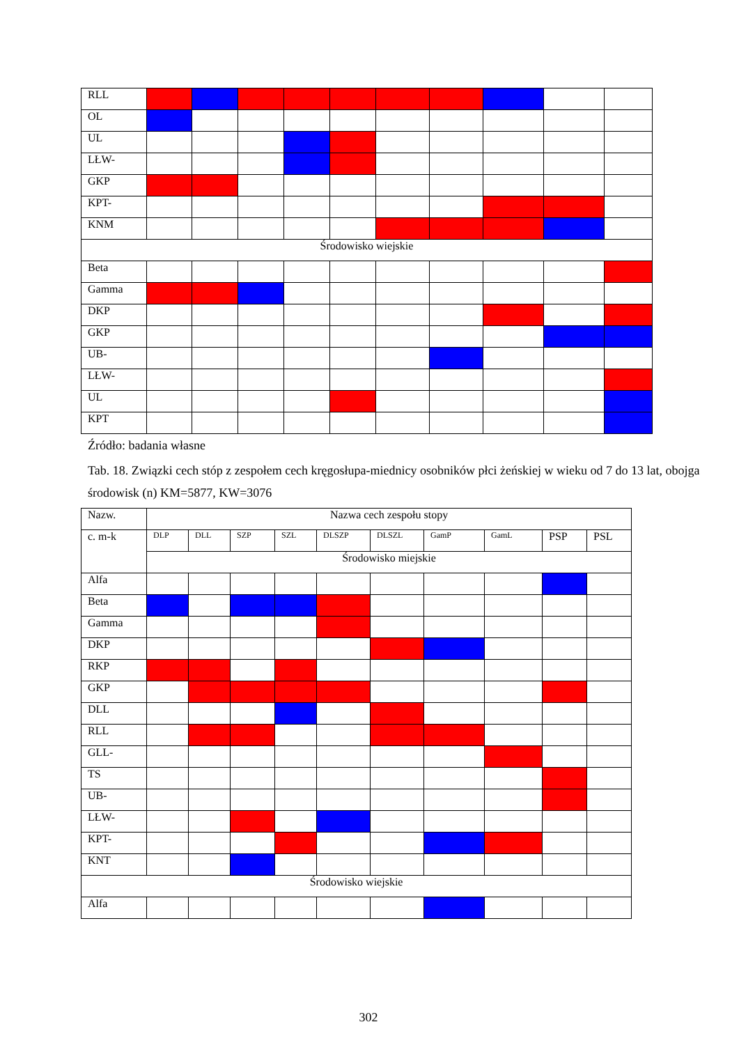| RLL | | | | | | | | | | |
| OL | | | | | | | | | | |
| UL | | | | | | | | | | |
| LŁW- | | | | | | | | | | |
| GKP | | | | | | | | | | |
| KPT- | | | | | | | | | | |
| KNM | | | | | | | | | | |
| Środowisko wiejskie | | | | | | | | | | |
| Beta | | | | | | | | | | |
| Gamma | | | | | | | | | | |
| DKP | | | | | | | | | | |
| GKP | | | | | | | | | | |
| UB- | | | | | | | | | | |
| LŁW- | | | | | | | | | | |
| UL | | | | | | | | | | |
| KPT | | | | | | | | | | |
Źródło: badania własne
Tab. 18. Związki cech stóp z zespołem cech kręgosłupa-miednicy osobników płci żeńskiej w wieku od 7 do 13 lat, obojga środowisk (n) KM=5877, KW=3076
| Nazw. | Nazwa cech zespołu stopy | | | | | | | | | |
| c. m-k | DLP | DLL | SZP | SZL | DLSZP | DLSZL | GamP | GamL | PSP | PSL |
| | Środowisko miejskie | | | | | | | | | |
| Alfa | | | | | | | | | | |
| Beta | | | | | | | | | | |
| Gamma | | | | | | | | | | |
| DKP | | | | | | | | | | |
| RKP | | | | | | | | | | |
| GKP | | | | | | | | | | |
| DLL | | | | | | | | | | |
| RLL | | | | | | | | | | |
| GLL- | | | | | | | | | | |
| TS | | | | | | | | | | |
| UB- | | | | | | | | | | |
| LŁW- | | | | | | | | | | |
| KPT- | | | | | | | | | | |
| KNT | | | | | | | | | | |
| Środowisko wiejskie | | | | | | | | | | |
| Alfa | | | | | | | | | | |
302